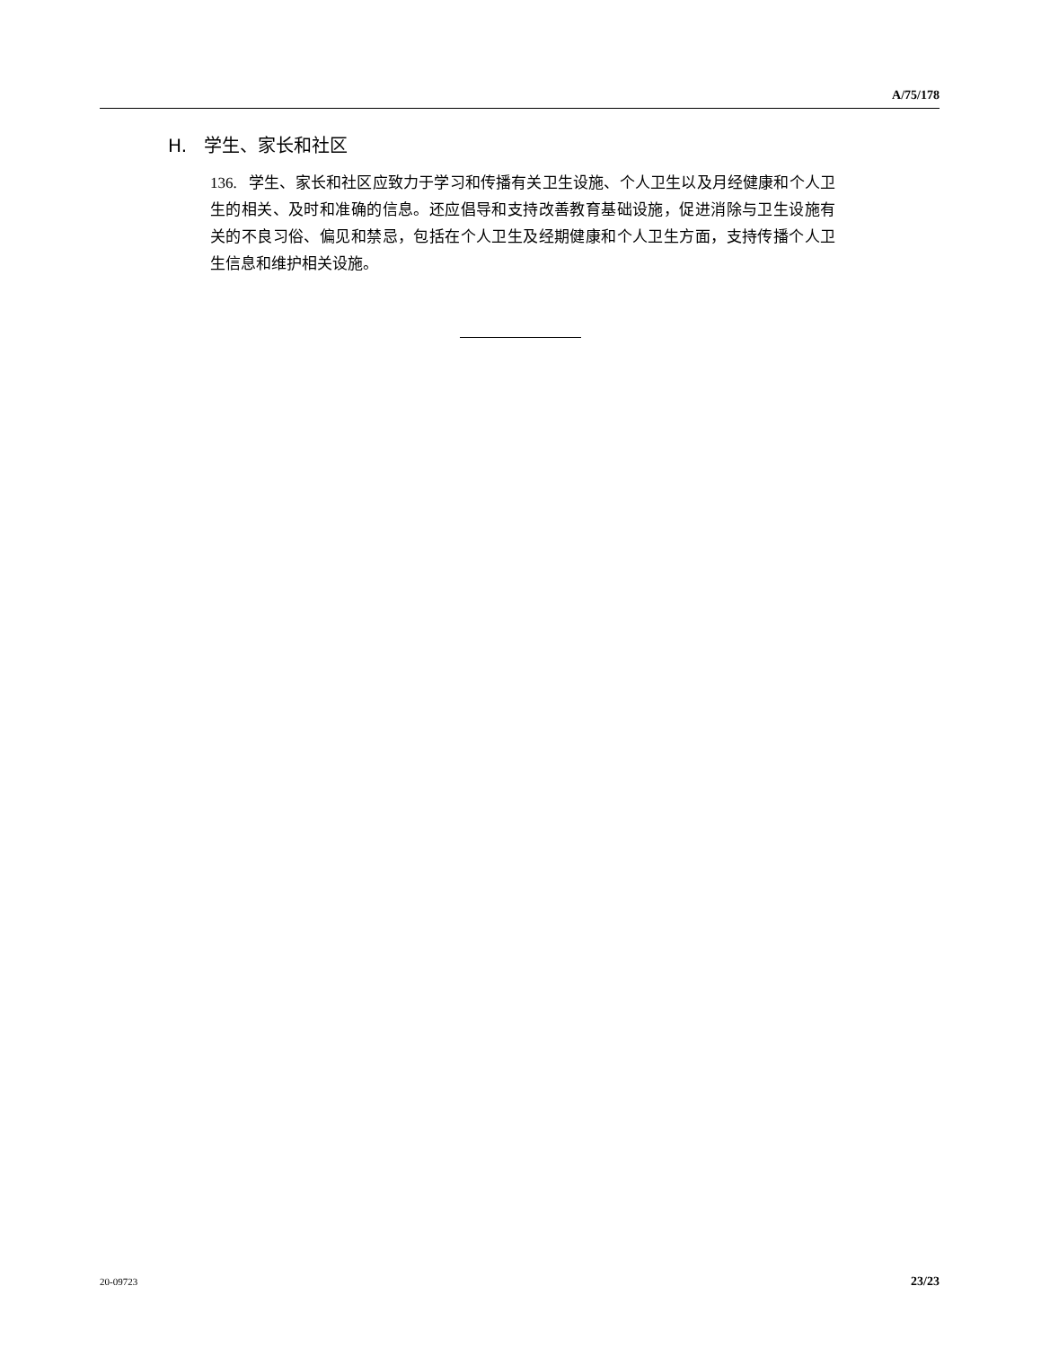A/75/178
H. 学生、家长和社区
136. 学生、家长和社区应致力于学习和传播有关卫生设施、个人卫生以及月经健康和个人卫生的相关、及时和准确的信息。还应倡导和支持改善教育基础设施，促进消除与卫生设施有关的不良习俗、偏见和禁忌，包括在个人卫生及经期健康和个人卫生方面，支持传播个人卫生信息和维护相关设施。
20-09723 23/23